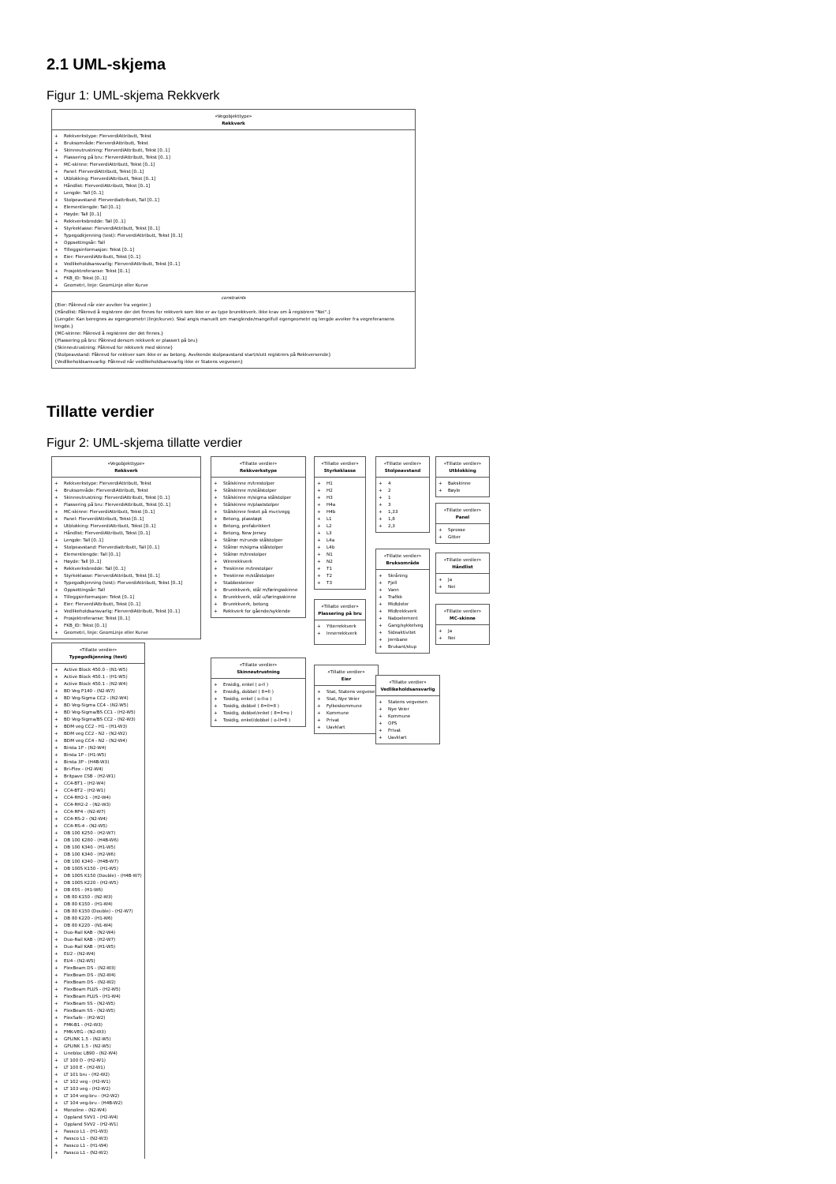2.1 UML-skjema
Figur 1: UML-skjema Rekkverk
«Vegobjekttype»
Rekkverk
+ Rekkverkstype: FlerverdiAttributt, Tekst
+ Bruksområde: FlerverdiAttributt, Tekst
+ Skinneutrustning: FlerverdiAttributt, Tekst [0..1]
+ Plassering på bru: FlerverdiAttributt, Tekst [0..1]
+ MC-skinne: FlerverdiAttributt, Tekst [0..1]
+ Panel: FlerverdiAttributt, Tekst [0..1]
+ Utblokking: FlerverdiAttributt, Tekst [0..1]
+ Håndlist: FlerverdiAttributt, Tekst [0..1]
+ Lengde: Tall [0..1]
+ Stolpeavstand: Flerverdiattributt, Tall [0..1]
+ Elementlengde: Tall [0..1]
+ Høyde: Tall [0..1]
+ Rekkverksbredde: Tall [0..1]
+ Styrkeklasse: FlerverdiAttributt, Tekst [0..1]
+ Typegodkjenning (test): FlerverdiAttributt, Tekst [0..1]
+ Oppsettingsår: Tall
+ Tilleggsinformasjon: Tekst [0..1]
+ Eier: FlerverdiAttributt, Tekst [0..1]
+ Vedlikeholdsansvarlig: FlerverdiAttributt, Tekst [0..1]
+ Prosjektreferanse: Tekst [0..1]
+ FKB_ID: Tekst [0..1]
+ Geometri, linje: GeomLinje eller Kurve
constraints
{Eier: Påkrevd når eier avviker fra vegeier.}
{Håndlist: Påkrevd å registrere der det finnes for rekkverk som ikke er av type brurekkverk. Ikke krav om å registrere "Nei".}
{Lengde: Kan beregnes av egengeometri (linje/kurve). Skal angis manuelt om manglende/mangelfull egengeometri og lengde avviker fra vegreferansens lengde.}
{MC-skinne: Påkrevd å registrere der det finnes.}
{Plassering på bru: Påkrevd dersom rekkverk er plassert på bru}
{Skinneutrustning: Påkrevd for rekkverk med skinne}
{Stolpeavstand: Påkrevd for rekkver som ikke er av betong. Avvikende stolpeavstand start/slutt registrers på Rekkversende}
{Vedlikeholdsansvarlig: Påkrevd når vedlikeholdsansvarlig ikke er Statens vegvesen}
Tillatte verdier
Figur 2: UML-skjema tillatte verdier
«Vegobjekttype»
Rekkverk
+ Rekkverkstype: FlerverdiAttributt, Tekst
+ Bruksområde: FlerverdiAttributt, Tekst
+ Skinneutrustning: FlerverdiAttributt, Tekst [0..1]
+ Plassering på bru: FlerverdiAttributt, Tekst [0..1]
+ MC-skinne: FlerverdiAttributt, Tekst [0..1]
+ Panel: FlerverdiAttributt, Tekst [0..1]
+ Utblokking: FlerverdiAttributt, Tekst [0..1]
+ Håndlist: FlerverdiAttributt, Tekst [0..1]
+ Lengde: Tall [0..1]
+ Stolpeavstand: Flerverdiattributt, Tall [0..1]
+ Elementlengde: Tall [0..1]
+ Høyde: Tall [0..1]
+ Rekkverksbredde: Tall [0..1]
+ Styrkeklasse: FlerverdiAttributt, Tekst [0..1]
+ Typegodkjenning (test): FlerverdiAttributt, Tekst [0..1]
+ Oppsettingsår: Tall
+ Tilleggsinformasjon: Tekst [0..1]
+ Eier: FlerverdiAttributt, Tekst [0..1]
+ Vedlikeholdsansvarlig: FlerverdiAttributt, Tekst [0..1]
+ Prosjektreferanse: Tekst [0..1]
+ FKB_ID: Tekst [0..1]
+ Geometri, linje: GeomLinje eller Kurve
«Tillatte verdier»
Typegodkjenning (test)
+ Active Block 450.0 - (N1-W5)
+ Active Block 450.1 - (H1-W5)
+ Active Block 450.1 - (N2-W4)
+ BD Veg P140 - (N2-W7)
+ BD Veg-Sigma CC2 - (N2-W4)
+ BD Veg-Sigma CC4 - (N2-W5)
+ BD Veg-Sigma/BS CC1 - (H2-W5)
+ BD Veg-Sigma/BS CC2 - (N2-W3)
+ BDM veg CC2 - H1 - (H1-W3)
+ BDM veg CC2 - N2 - (N2-W2)
+ BDM veg CC4 - N2 - (N2-W4)
+ Birsta 1P - (N2-W4)
+ Birsta 1P - (H1-W5)
+ Birsta 3P - (H4B-W3)
+ Bri-Flex - (H2-W4)
+ Britpave CSB - (H2-W1)
+ CC4-BT1 - (H2-W4)
+ CC4-BT2 - (H2-W1)
+ CC4-RH2-1 - (H2-W4)
+ CC4-RH2-2 - (N2-W3)
+ CC4-RP4 - (N2-W7)
+ CC4-RS-2 - (N2-W4)
+ CC4-RS-4 - (N2-W5)
+ DB 100 K250 - (H2-W7)
+ DB 100 K280 - (H4B-W6)
+ DB 100 K340 - (H1-W5)
+ DB 100 K340 - (H2-W6)
+ DB 100 K340 - (H4B-W7)
+ DB 100S K150 - (H1-W5)
+ DB 100S K150 (Double) - (H4B-W7)
+ DB 100S K220 - (H2-W5)
+ DB 65S - (H1-W6)
+ DB 80 K150 - (N2-W3)
+ DB 80 K150 - (H1-W4)
+ DB 80 K150 (Double) - (H2-W7)
+ DB 80 K220 - (H1-W6)
+ DB 80 K220 - (N1-W4)
+ Duo-Rail KAB - (N2-W4)
+ Duo-Rail KAB - (H2-W7)
+ Duo-Rail KAB - (H1-W5)
+ EU2 - (N2-W4)
+ EU4 - (N2-W5)
+ FlexBeam DS - (N2-W3)
+ FlexBeam DS - (N2-W4)
+ FlexBeam DS - (N2-W2)
+ FlexBeam PLUS - (H2-W5)
+ FlexBeam PLUS - (H1-W4)
+ FlexBeam SS - (N2-W5)
+ FlexBeam SS - (N2-W5)
+ FlexSafe - (H2-W2)
+ FMK-B1 - (H2-W3)
+ FMK-VEG - (N2-W3)
+ GPLINK 1.5 - (N2-W5)
+ GPLINK 1.5 - (N2-W5)
+ Linebloc LB90 - (N2-W4)
+ LT 100 D - (H2-W1)
+ LT 100 E - (H2-W1)
+ LT 101 bru - (H2-W2)
+ LT 102 veg - (H2-W1)
+ LT 103 veg - (H2-W2)
+ LT 104 veg-bru - (H2-W2)
+ LT 104 veg-bru - (H4B-W2)
+ Monoline - (N2-W4)
+ Oppland SVV1 - (H2-W4)
+ Oppland SVV2 - (H2-W1)
+ Passco L1 - (H1-W3)
+ Passco L1 - (N2-W3)
+ Passco L1 - (H1-W4)
+ Passco L1 - (N2-W2)
«Tillatte verdier»
Rekkverkstype
+ Stålskinne m/trestolper
+ Stålskinne m/stålstolper
+ Stålskinne m/sigma stålstolper
+ Stålskinne m/plaststolper
+ Stålskinne festet på mur/vegg
+ Betong, plasstøpt
+ Betong, prefabrikkert
+ Betong, New Jersey
+ Stålrør m/runde stålstolper
+ Stålrør m/sigma stålstolper
+ Stålrør m/trestolper
+ Wirerekkverk
+ Treskinne m/trestolper
+ Treskinne m/stålstolper
+ Stabbesteiner
+ Brurekkverk, stål m/føringsskinne
+ Brurekkverk, stål u/føringsskinne
+ Brurekkverk, betong
+ Rekkverk for gående/syklende
«Tillatte verdier»
Skinneutrustning
+ Ensidig, enkel ( o-ll )
+ Ensidig, dobbel ( 8=ll )
+ Tosidig, enkel ( o-ll-o )
+ Tosidig, dobbel ( 8=ll=8 )
+ Tosidig, dobbel/enkel ( 8=ll=o )
+ Tosidig, enkel/dobbel ( o-ll=8 )
«Tillatte verdier»
Styrkeklasse
+ H1
+ H2
+ H3
+ H4a
+ H4b
+ L1
+ L2
+ L3
+ L4a
+ L4b
+ N1
+ N2
+ T1
+ T2
+ T3
«Tillatte verdier»
Plassering på bru
+ Ytterrekkverk
+ Innerrekkverk
«Tillatte verdier»
Eier
+ Stat, Statens vegvesen
+ Stat, Nye Veier
+ Fylkeskommune
+ Kommune
+ Privat
+ Uavklart
«Tillatte verdier»
Stolpeavstand
+ 4
+ 2
+ 1
+ 3
+ 1,33
+ 1,8
+ 2,3
«Tillatte verdier»
Bruksområde
+ Skråning
+ Fjell
+ Vann
+ Trafikk
+ Midtdeler
+ Midtrekkverk
+ Naboelement
+ Gang/sykkelveg
+ Sideaktivitet
+ Jernbane
+ Brukant/stup
«Tillatte verdier»
Vedlikeholdsansvarlig
+ Statens vegvesen
+ Nye Veier
+ Kommune
+ OPS
+ Privat
+ Uavklart
«Tillatte verdier»
Utblokking
+ Bakskinne
+ Bøyle
«Tillatte verdier»
Panel
+ Sprosse
+ Gitter
«Tillatte verdier»
Håndlist
+ Ja
+ Nei
«Tillatte verdier»
MC-skinne
+ Ja
+ Nei